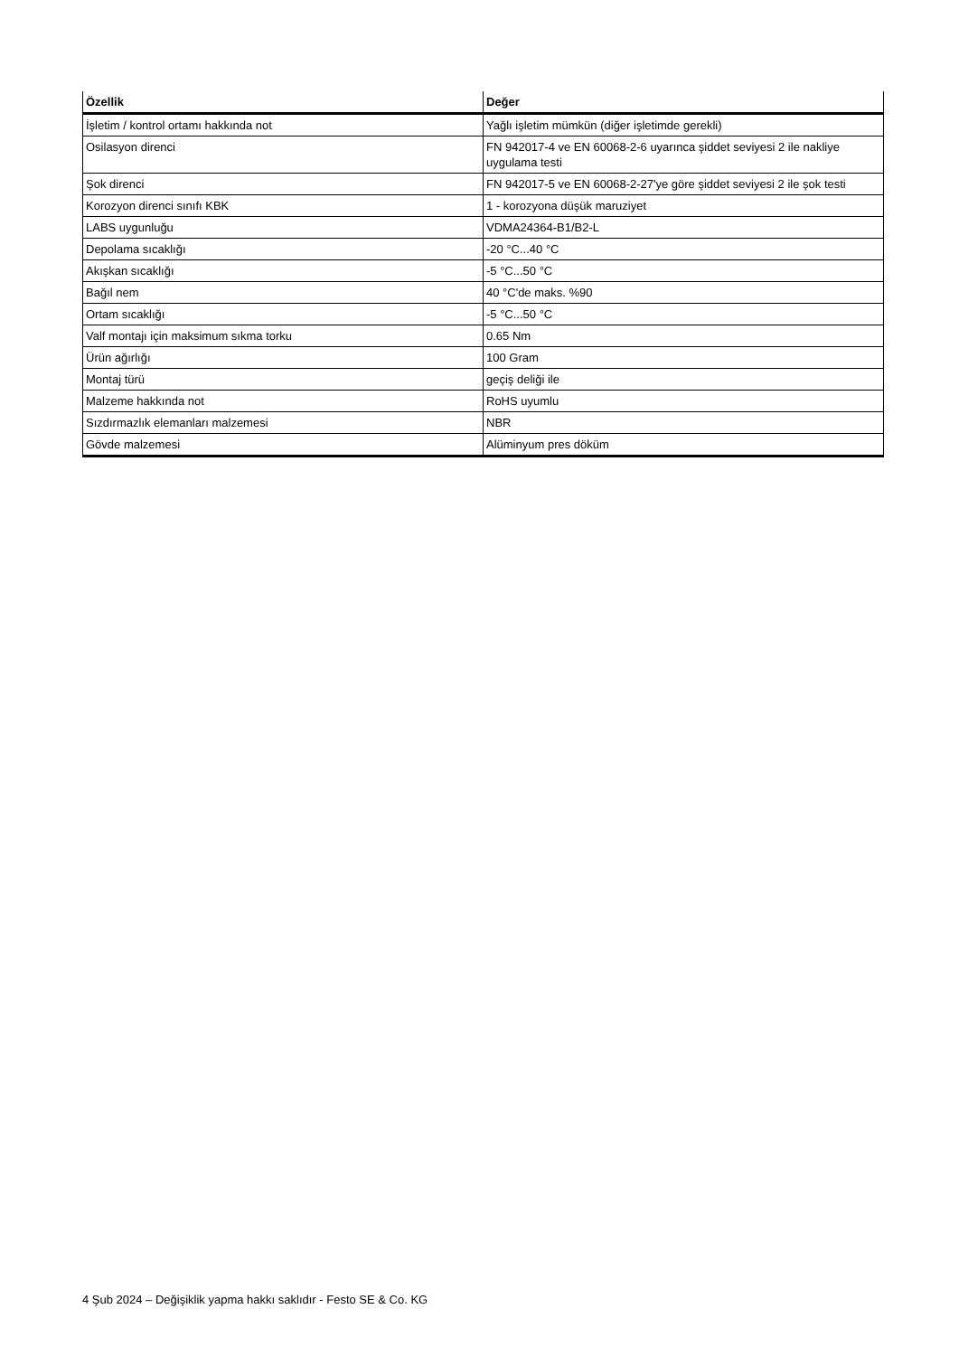| Özellik | Değer |
| --- | --- |
| İşletim / kontrol ortamı hakkında not | Yağlı işletim mümkün (diğer işletimde gerekli) |
| Osilasyon direnci | FN 942017-4 ve EN 60068-2-6 uyarınca şiddet seviyesi 2 ile nakliye uygulama testi |
| Şok direnci | FN 942017-5 ve EN 60068-2-27'ye göre şiddet seviyesi 2 ile şok testi |
| Korozyon direnci sınıfı KBK | 1 - korozyona düşük maruziyet |
| LABS uygunluğu | VDMA24364-B1/B2-L |
| Depolama sıcaklığı | -20 °C...40 °C |
| Akışkan sıcaklığı | -5 °C...50 °C |
| Bağıl nem | 40 °C'de maks. %90 |
| Ortam sıcaklığı | -5 °C...50 °C |
| Valf montajı için maksimum sıkma torku | 0.65 Nm |
| Ürün ağırlığı | 100 Gram |
| Montaj türü | geçiş deliği ile |
| Malzeme hakkında not | RoHS uyumlu |
| Sızdırmazlık elemanları malzemesi | NBR |
| Gövde malzemesi | Alüminyum pres döküm |
4 Şub 2024 – Değişiklik yapma hakkı saklıdır - Festo SE & Co. KG